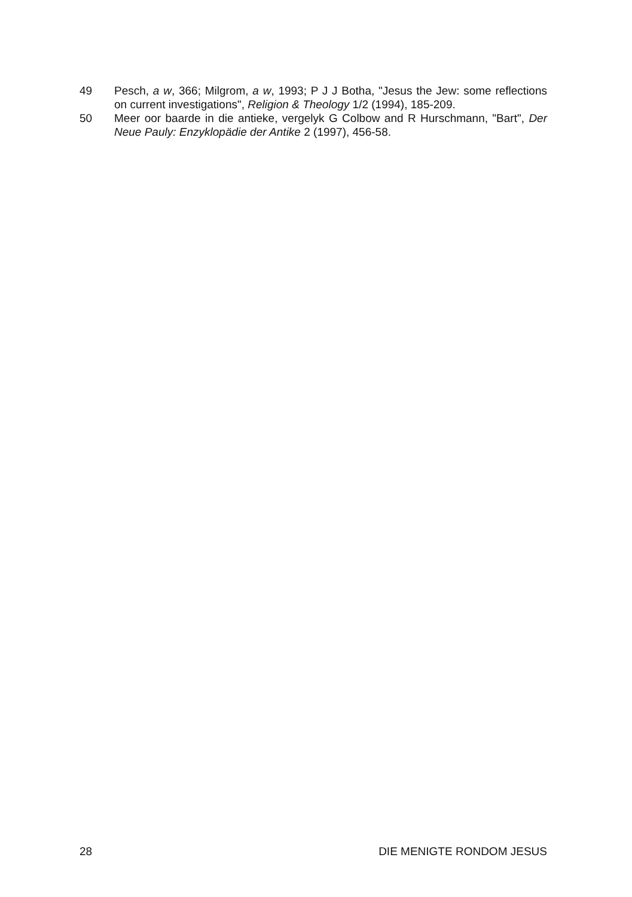49 Pesch, a w, 366; Milgrom, a w, 1993; P J J Botha, "Jesus the Jew: some reflections on current investigations", Religion & Theology 1/2 (1994), 185-209.
50 Meer oor baarde in die antieke, vergelyk G Colbow and R Hurschmann, "Bart", Der Neue Pauly: Enzyklopädie der Antike 2 (1997), 456-58.
28 DIE MENIGTE RONDOM JESUS